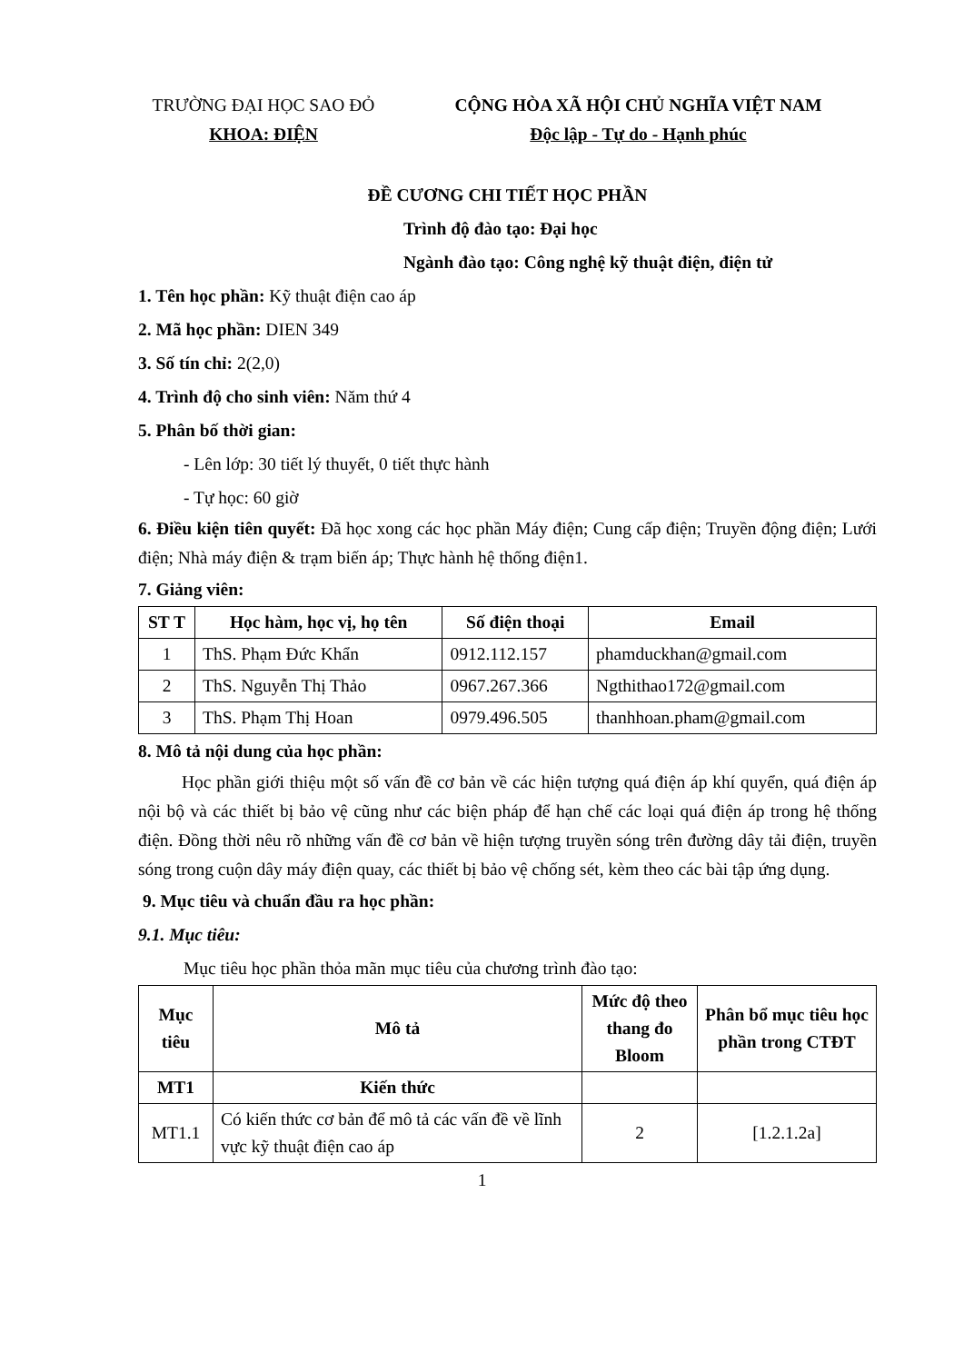TRƯỜNG ĐẠI HỌC SAO ĐỎ
KHOA: ĐIỆN
CỘNG HÒA XÃ HỘI CHỦ NGHĨA VIỆT NAM
Độc lập - Tự do - Hạnh phúc
ĐỀ CƯƠNG CHI TIẾT HỌC PHẦN
Trình độ đào tạo: Đại học
Ngành đào tạo: Công nghệ kỹ thuật điện, điện tử
1. Tên học phần: Kỹ thuật điện cao áp
2. Mã học phần: DIEN 349
3. Số tín chỉ: 2(2,0)
4. Trình độ cho sinh viên: Năm thứ 4
5. Phân bố thời gian:
- Lên lớp: 30 tiết lý thuyết, 0 tiết thực hành
- Tự học: 60 giờ
6. Điều kiện tiên quyết: Đã học xong các học phần Máy điện; Cung cấp điện; Truyền động điện; Lưới điện; Nhà máy điện & trạm biến áp; Thực hành hệ thống điện1.
7. Giảng viên:
| ST T | Học hàm, học vị, họ tên | Số điện thoại | Email |
| --- | --- | --- | --- |
| 1 | ThS. Phạm Đức Khẩn | 0912.112.157 | phamduckhan@gmail.com |
| 2 | ThS. Nguyễn Thị Thảo | 0967.267.366 | Ngthithao172@gmail.com |
| 3 | ThS. Phạm Thị Hoan | 0979.496.505 | thanhhoan.pham@gmail.com |
8. Mô tả nội dung của học phần:
Học phần giới thiệu một số vấn đề cơ bản về các hiện tượng quá điện áp khí quyển, quá điện áp nội bộ và các thiết bị bảo vệ cũng như các biện pháp để hạn chế các loại quá điện áp trong hệ thống điện. Đồng thời nêu rõ những vấn đề cơ bản về hiện tượng truyền sóng trên đường dây tải điện, truyền sóng trong cuộn dây máy điện quay, các thiết bị bảo vệ chống sét, kèm theo các bài tập ứng dụng.
9. Mục tiêu và chuẩn đầu ra học phần:
9.1. Mục tiêu:
Mục tiêu học phần thỏa mãn mục tiêu của chương trình đào tạo:
| Mục tiêu | Mô tả | Mức độ theo thang đo Bloom | Phân bổ mục tiêu học phần trong CTĐT |
| --- | --- | --- | --- |
| MT1 | Kiến thức | | |
| MT1.1 | Có kiến thức cơ bản để mô tả các vấn đề về lĩnh vực kỹ thuật điện cao áp | 2 | [1.2.1.2a] |
1